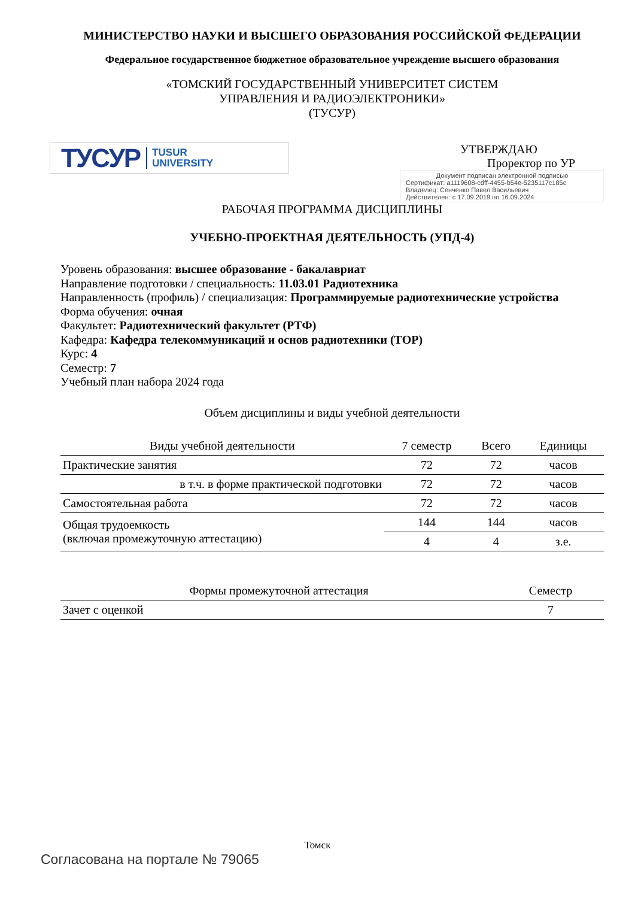МИНИСТЕРСТВО НАУКИ И ВЫСШЕГО ОБРАЗОВАНИЯ РОССИЙСКОЙ ФЕДЕРАЦИИ
Федеральное государственное бюджетное образовательное учреждение высшего образования
«ТОМСКИЙ ГОСУДАРСТВЕННЫЙ УНИВЕРСИТЕТ СИСТЕМ
УПРАВЛЕНИЯ И РАДИОЭЛЕКТРОНИКИ»
(ТУСУР)
ТУСУР TUSUR
UNIVERSITY
УТВЕРЖДАЮ
Проректор по УР
Документ подписан электронной подписью
Сертификат: a1119608-cdff-4455-b54e-5235117c185c
Владелец: Сенченко Павел Васильевич
Действителен: с 17.09.2019 по 16.09.2024
РАБОЧАЯ ПРОГРАММА ДИСЦИПЛИНЫ
УЧЕБНО-ПРОЕКТНАЯ ДЕЯТЕЛЬНОСТЬ (УПД-4)
Уровень образования: высшее образование - бакалавриат
Направление подготовки / специальность: 11.03.01 Радиотехника
Направленность (профиль) / специализация: Программируемые радиотехнические устройства
Форма обучения: очная
Факультет: Радиотехнический факультет (РТФ)
Кафедра: Кафедра телекоммуникаций и основ радиотехники (ТОР)
Курс: 4
Семестр: 7
Учебный план набора 2024 года
Объем дисциплины и виды учебной деятельности
| Виды учебной деятельности | 7 семестр | Всего | Единицы |
| --- | --- | --- | --- |
| Практические занятия | 72 | 72 | часов |
| в т.ч. в форме практической подготовки | 72 | 72 | часов |
| Самостоятельная работа | 72 | 72 | часов |
| Общая трудоемкость (включая промежуточную аттестацию) | 144 | 144 | часов |
| | 4 | 4 | з.е. |
| Формы промежуточной аттестация | Семестр |
| --- | --- |
| Зачет с оценкой | 7 |
Томск
Согласована на портале № 79065